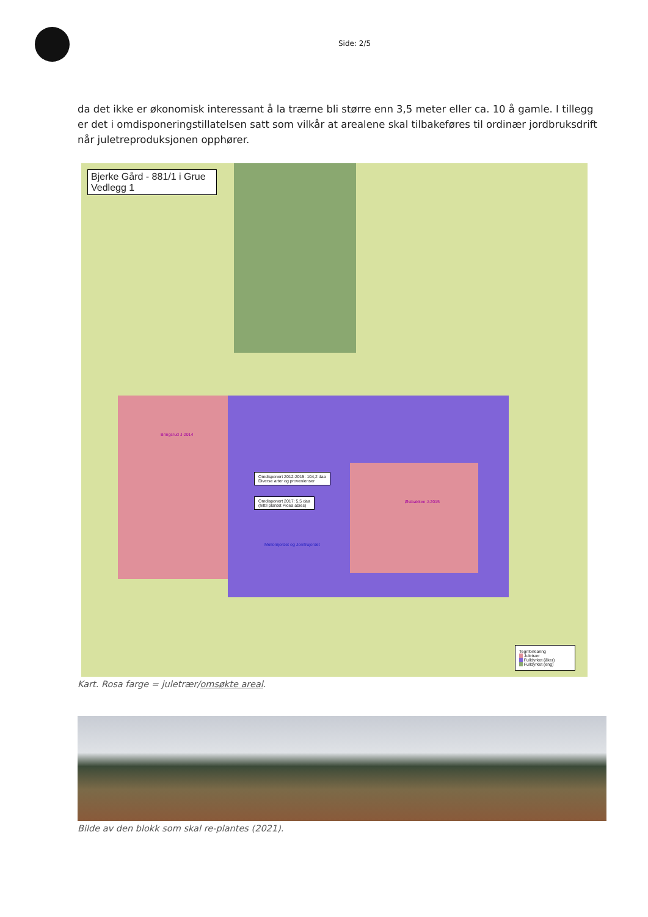Side: 2/5
da det ikke er økonomisk interessant å la trærne bli større enn 3,5 meter eller ca. 10 å gamle. I tillegg er det i omdisponeringstillatelsen satt som vilkår at arealene skal tilbakeføres til ordinær jordbruksdrift når juletreproduksjonen opphører.
Bjerke Gård - 881/1 i Grue
Vedlegg 1
Bringsrud J-2014
Østbakken J-2015
Mellomjordet og Jomfrujordet
Omdisponert 2012-2015: 104,2 daa
Diverse arter og provenienser
Omdisponert 2017: 5,5 daa
(hittil plantet Picea abies)
Tegnforklaring
Juletrær
Fulldyrket (åker)
Fulldyrket (eng)
Kart. Rosa farge = juletrær/omsøkte areal.
Bilde av den blokk som skal re-plantes (2021).